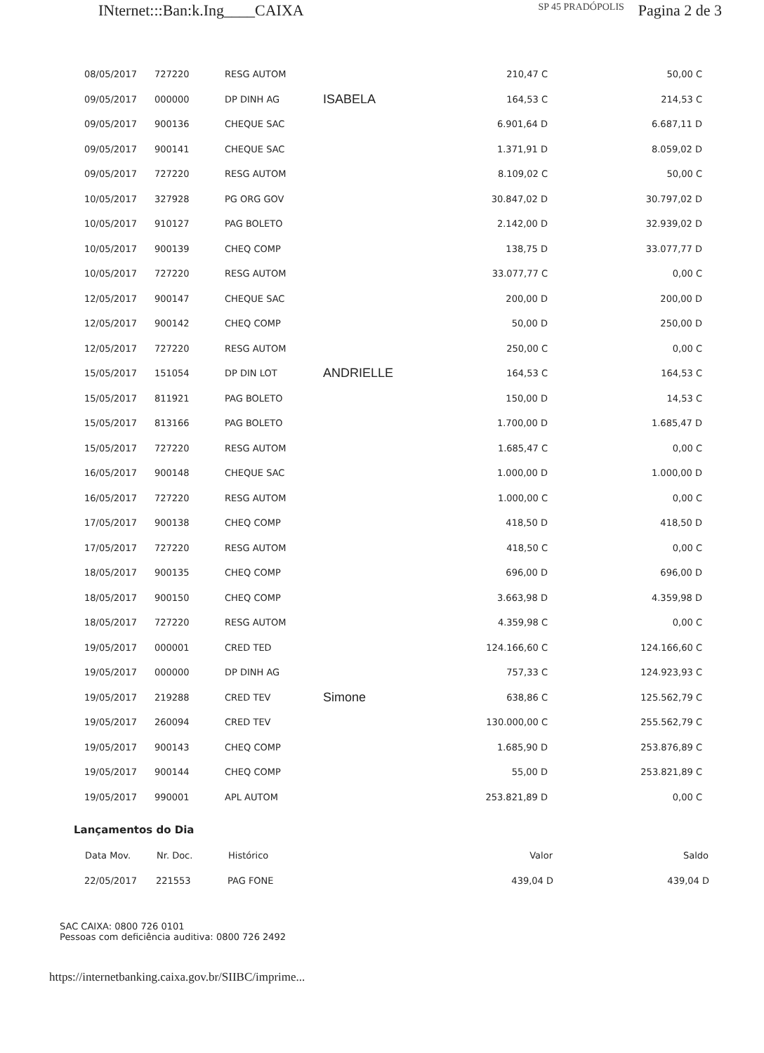INternet:::Ban:k.Ing____CAIXA SP 45 PRADÓPOLIS Pagina 2 de 3
| 08/05/2017 | 727220 | RESG AUTOM | | 210,47 C | 50,00 C |
| 09/05/2017 | 000000 | DP DINH AG | ISABELA | 164,53 C | 214,53 C |
| 09/05/2017 | 900136 | CHEQUE SAC | | 6.901,64 D | 6.687,11 D |
| 09/05/2017 | 900141 | CHEQUE SAC | | 1.371,91 D | 8.059,02 D |
| 09/05/2017 | 727220 | RESG AUTOM | | 8.109,02 C | 50,00 C |
| 10/05/2017 | 327928 | PG ORG GOV | | 30.847,02 D | 30.797,02 D |
| 10/05/2017 | 910127 | PAG BOLETO | | 2.142,00 D | 32.939,02 D |
| 10/05/2017 | 900139 | CHEQ COMP | | 138,75 D | 33.077,77 D |
| 10/05/2017 | 727220 | RESG AUTOM | | 33.077,77 C | 0,00 C |
| 12/05/2017 | 900147 | CHEQUE SAC | | 200,00 D | 200,00 D |
| 12/05/2017 | 900142 | CHEQ COMP | | 50,00 D | 250,00 D |
| 12/05/2017 | 727220 | RESG AUTOM | | 250,00 C | 0,00 C |
| 15/05/2017 | 151054 | DP DIN LOT | ANDRIELLE | 164,53 C | 164,53 C |
| 15/05/2017 | 811921 | PAG BOLETO | | 150,00 D | 14,53 C |
| 15/05/2017 | 813166 | PAG BOLETO | | 1.700,00 D | 1.685,47 D |
| 15/05/2017 | 727220 | RESG AUTOM | | 1.685,47 C | 0,00 C |
| 16/05/2017 | 900148 | CHEQUE SAC | | 1.000,00 D | 1.000,00 D |
| 16/05/2017 | 727220 | RESG AUTOM | | 1.000,00 C | 0,00 C |
| 17/05/2017 | 900138 | CHEQ COMP | | 418,50 D | 418,50 D |
| 17/05/2017 | 727220 | RESG AUTOM | | 418,50 C | 0,00 C |
| 18/05/2017 | 900135 | CHEQ COMP | | 696,00 D | 696,00 D |
| 18/05/2017 | 900150 | CHEQ COMP | | 3.663,98 D | 4.359,98 D |
| 18/05/2017 | 727220 | RESG AUTOM | | 4.359,98 C | 0,00 C |
| 19/05/2017 | 000001 | CRED TED | | 124.166,60 C | 124.166,60 C |
| 19/05/2017 | 000000 | DP DINH AG | | 757,33 C | 124.923,93 C |
| 19/05/2017 | 219288 | CRED TEV | Simone | 638,86 C | 125.562,79 C |
| 19/05/2017 | 260094 | CRED TEV | | 130.000,00 C | 255.562,79 C |
| 19/05/2017 | 900143 | CHEQ COMP | | 1.685,90 D | 253.876,89 C |
| 19/05/2017 | 900144 | CHEQ COMP | | 55,00 D | 253.821,89 C |
| 19/05/2017 | 990001 | APL AUTOM | | 253.821,89 D | 0,00 C |
Lançamentos do Dia
| Data Mov. | Nr. Doc. | Histórico | | Valor | Saldo |
| 22/05/2017 | 221553 | PAG FONE | | 439,04 D | 439,04 D |
SAC CAIXA: 0800 726 0101
Pessoas com deficiência auditiva: 0800 726 2492
https://internetbanking.caixa.gov.br/SIIBC/imprime...